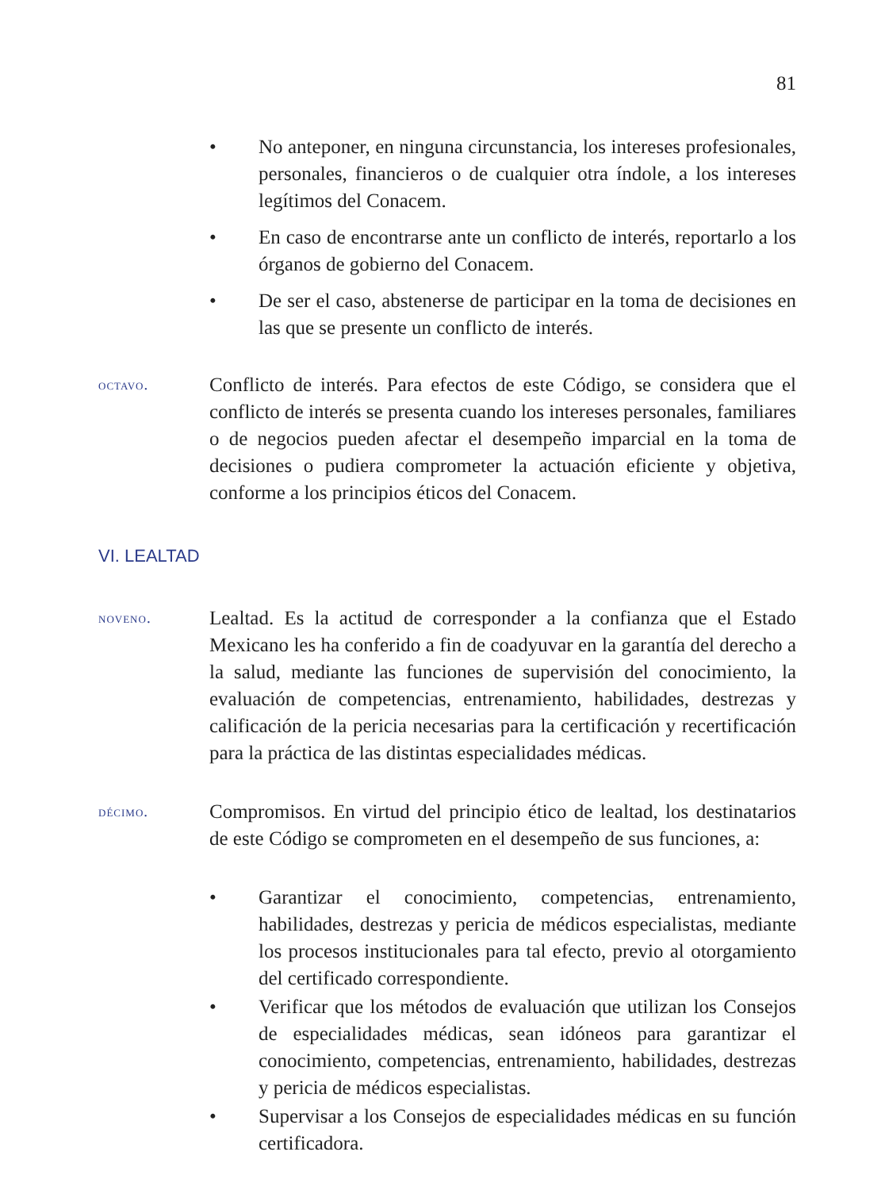81
• No anteponer, en ninguna circunstancia, los intereses profesionales, personales, financieros o de cualquier otra índole, a los intereses legítimos del Conacem.
• En caso de encontrarse ante un conflicto de interés, reportarlo a los órganos de gobierno del Conacem.
• De ser el caso, abstenerse de participar en la toma de decisiones en las que se presente un conflicto de interés.
octavo.
Conflicto de interés. Para efectos de este Código, se considera que el conflicto de interés se presenta cuando los intereses personales, familiares o de negocios pueden afectar el desempeño imparcial en la toma de decisiones o pudiera comprometer la actuación eficiente y objetiva, conforme a los principios éticos del Conacem.
VI. LEALTAD
noveno.
Lealtad. Es la actitud de corresponder a la confianza que el Estado Mexicano les ha conferido a fin de coadyuvar en la garantía del derecho a la salud, mediante las funciones de supervisión del conocimiento, la evaluación de competencias, entrenamiento, habilidades, destrezas y calificación de la pericia necesarias para la certificación y recertificación para la práctica de las distintas especialidades médicas.
décimo.
Compromisos. En virtud del principio ético de lealtad, los destinatarios de este Código se comprometen en el desempeño de sus funciones, a:
• Garantizar el conocimiento, competencias, entrenamiento, habilidades, destrezas y pericia de médicos especialistas, mediante los procesos institucionales para tal efecto, previo al otorgamiento del certificado correspondiente.
• Verificar que los métodos de evaluación que utilizan los Consejos de especialidades médicas, sean idóneos para garantizar el conocimiento, competencias, entrenamiento, habilidades, destrezas y pericia de médicos especialistas.
• Supervisar a los Consejos de especialidades médicas en su función certificadora.